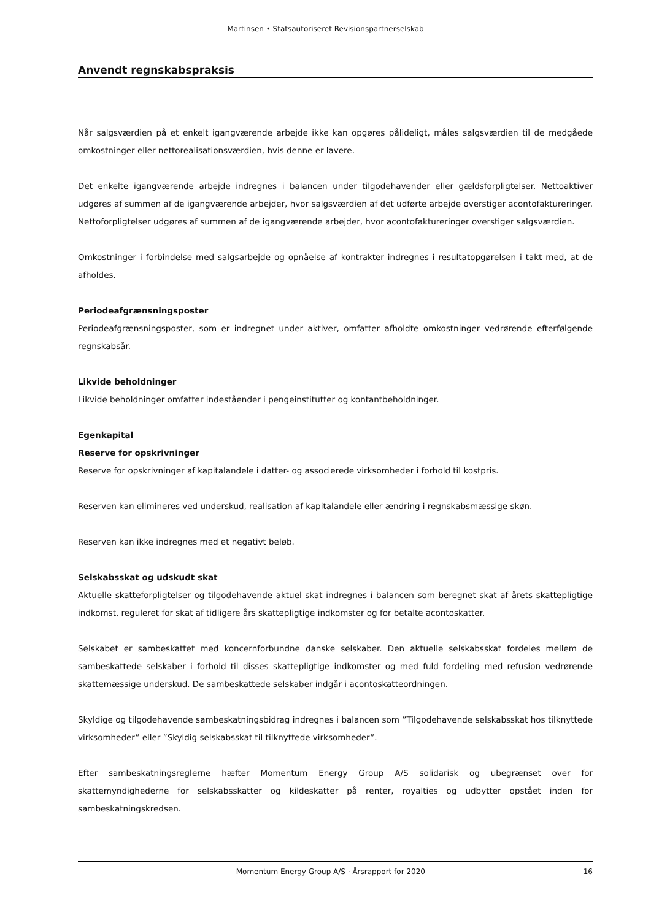Martinsen • Statsautoriseret Revisionspartnerselskab
Anvendt regnskabspraksis
Når salgsværdien på et enkelt igangværende arbejde ikke kan opgøres pålideligt, måles salgsværdien til de medgåede omkostninger eller nettorealisationsværdien, hvis denne er lavere.
Det enkelte igangværende arbejde indregnes i balancen under tilgodehavender eller gældsforpligtelser. Nettoaktiver udgøres af summen af de igangværende arbejder, hvor salgsværdien af det udførte arbejde overstiger acontofaktureringer. Nettoforpligtelser udgøres af summen af de igangværende arbejder, hvor acontofaktureringer overstiger salgsværdien.
Omkostninger i forbindelse med salgsarbejde og opnåelse af kontrakter indregnes i resultatopgørelsen i takt med, at de afholdes.
Periodeafgrænsningsposter
Periodeafgrænsningsposter, som er indregnet under aktiver, omfatter afholdte omkostninger vedrørende efterfølgende regnskabsår.
Likvide beholdninger
Likvide beholdninger omfatter indeståender i pengeinstitutter og kontantbeholdninger.
Egenkapital
Reserve for opskrivninger
Reserve for opskrivninger af kapitalandele i datter- og associerede virksomheder i forhold til kostpris.
Reserven kan elimineres ved underskud, realisation af kapitalandele eller ændring i regnskabsmæssige skøn.
Reserven kan ikke indregnes med et negativt beløb.
Selskabsskat og udskudt skat
Aktuelle skatteforpligtelser og tilgodehavende aktuel skat indregnes i balancen som beregnet skat af årets skattepligtige indkomst, reguleret for skat af tidligere års skattepligtige indkomster og for betalte acontoskatter.
Selskabet er sambeskattet med koncernforbundne danske selskaber. Den aktuelle selskabsskat fordeles mellem de sambeskattede selskaber i forhold til disses skattepligtige indkomster og med fuld fordeling med refusion vedrørende skattemæssige underskud. De sambeskattede selskaber indgår i acontoskatteordningen.
Skyldige og tilgodehavende sambeskatningsbidrag indregnes i balancen som ”Tilgodehavende selskabsskat hos tilknyttede virksomheder” eller ”Skyldig selskabsskat til tilknyttede virksomheder”.
Efter sambeskatningsreglerne hæfter Momentum Energy Group A/S solidarisk og ubegrænset over for skattemyndighederne for selskabsskatter og kildeskatter på renter, royalties og udbytter opstået inden for sambeskatningskredsen.
Momentum Energy Group A/S · Årsrapport for 2020 16